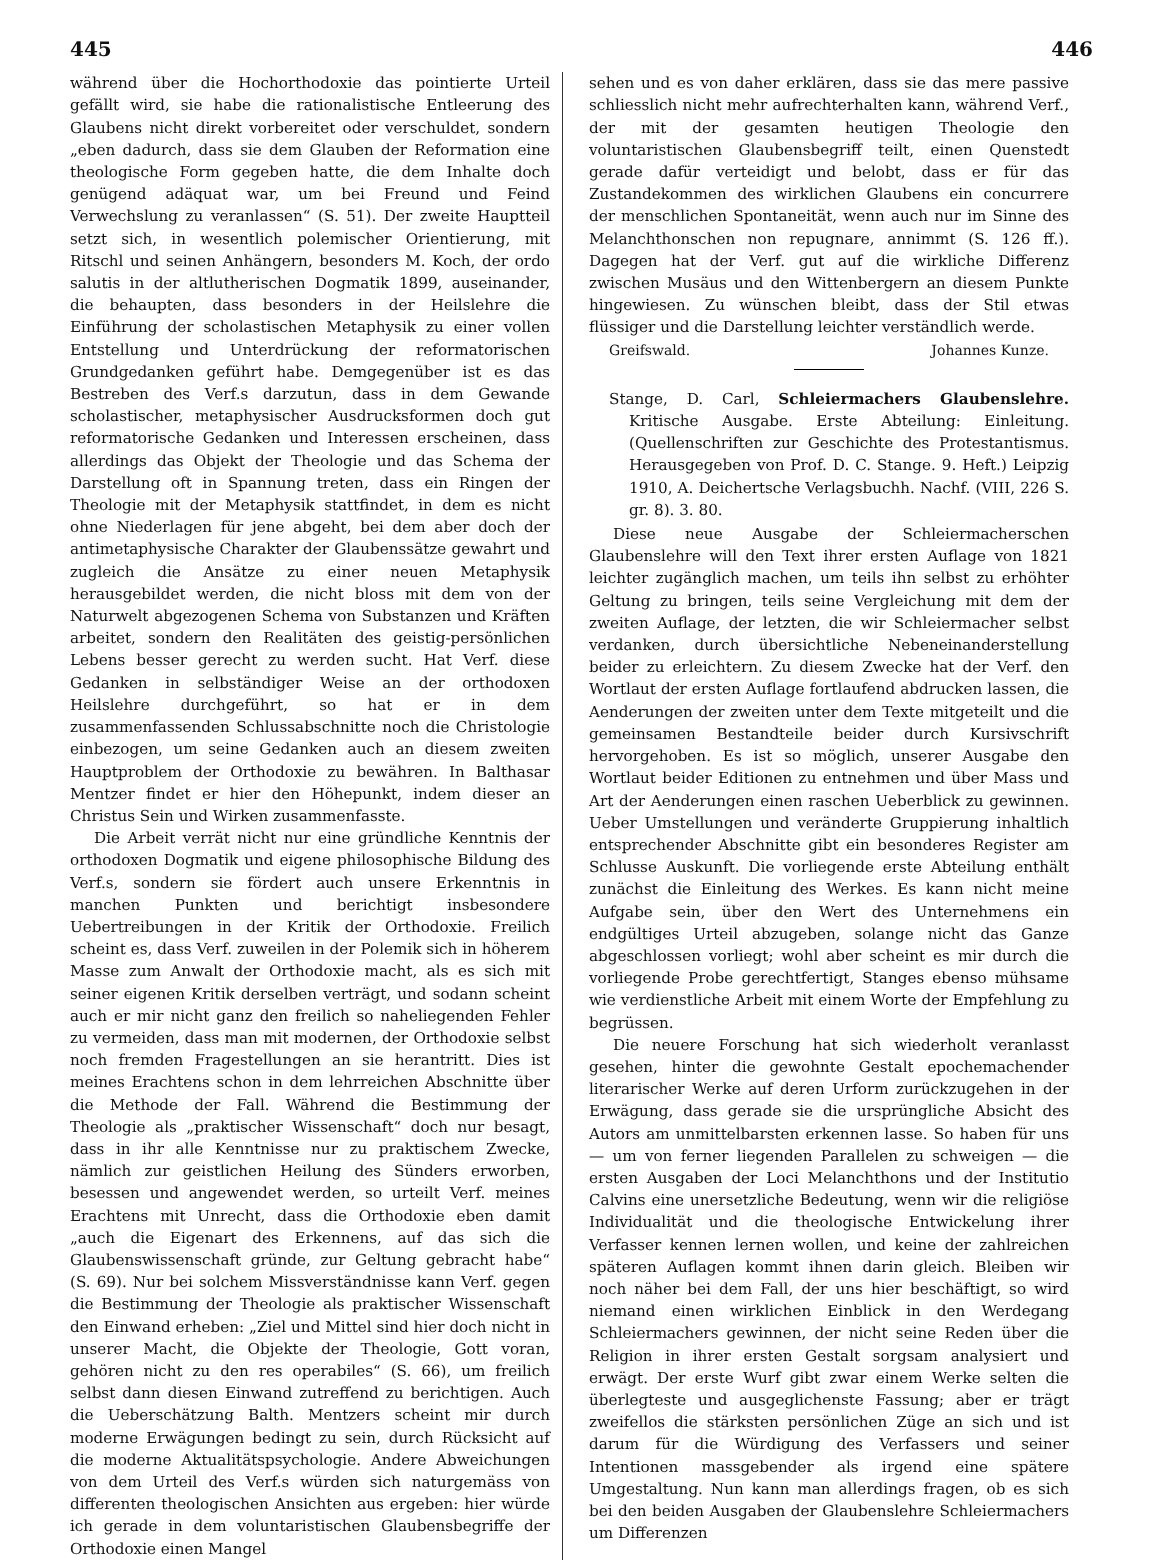445 446
während über die Hochorthodoxie das pointierte Urteil gefällt wird, sie habe die rationalistische Entleerung des Glaubens nicht direkt vorbereitet oder verschuldet, sondern „eben dadurch, dass sie dem Glauben der Reformation eine theologische Form gegeben hatte, die dem Inhalte doch genügend adäquat war, um bei Freund und Feind Verwechslung zu veranlassen“ (S. 51). Der zweite Hauptteil setzt sich, in wesentlich polemischer Orientierung, mit Ritschl und seinen Anhängern, besonders M. Koch, der ordo salutis in der altlutherischen Dogmatik 1899, auseinander, die behaupten, dass besonders in der Heilslehre die Einführung der scholastischen Metaphysik zu einer vollen Entstellung und Unterdrückung der reformatorischen Grundgedanken geführt habe. Demgegenüber ist es das Bestreben des Verf.s darzutun, dass in dem Gewande scholastischer, metaphysischer Ausdrucksformen doch gut reformatorische Gedanken und Interessen erscheinen, dass allerdings das Objekt der Theologie und das Schema der Darstellung oft in Spannung treten, dass ein Ringen der Theologie mit der Metaphysik stattfindet, in dem es nicht ohne Niederlagen für jene abgeht, bei dem aber doch der antimetaphysische Charakter der Glaubenssätze gewahrt und zugleich die Ansätze zu einer neuen Metaphysik herausgebildet werden, die nicht bloss mit dem von der Naturwelt abgezogenen Schema von Substanzen und Kräften arbeitet, sondern den Realitäten des geistig-persönlichen Lebens besser gerecht zu werden sucht. Hat Verf. diese Gedanken in selbständiger Weise an der orthodoxen Heilslehre durchgeführt, so hat er in dem zusammenfassenden Schlussabschnitte noch die Christologie einbezogen, um seine Gedanken auch an diesem zweiten Hauptproblem der Orthodoxie zu bewähren. In Balthasar Mentzer findet er hier den Höhepunkt, indem dieser an Christus Sein und Wirken zusammenfasste.
Die Arbeit verrät nicht nur eine gründliche Kenntnis der orthodoxen Dogmatik und eigene philosophische Bildung des Verf.s, sondern sie fördert auch unsere Erkenntnis in manchen Punkten und berichtigt insbesondere Uebertreibungen in der Kritik der Orthodoxie. Freilich scheint es, dass Verf. zuweilen in der Polemik sich in höherem Masse zum Anwalt der Orthodoxie macht, als es sich mit seiner eigenen Kritik derselben verträgt, und sodann scheint auch er mir nicht ganz den freilich so naheliegenden Fehler zu vermeiden, dass man mit modernen, der Orthodoxie selbst noch fremden Fragestellungen an sie herantritt. Dies ist meines Erachtens schon in dem lehrreichen Abschnitte über die Methode der Fall. Während die Bestimmung der Theologie als „praktischer Wissenschaft“ doch nur besagt, dass in ihr alle Kenntnisse nur zu praktischem Zwecke, nämlich zur geistlichen Heilung des Sünders erworben, besessen und angewendet werden, so urteilt Verf. meines Erachtens mit Unrecht, dass die Orthodoxie eben damit „auch die Eigenart des Erkennens, auf das sich die Glaubenswissenschaft gründe, zur Geltung gebracht habe“ (S. 69). Nur bei solchem Missverständnisse kann Verf. gegen die Bestimmung der Theologie als praktischer Wissenschaft den Einwand erheben: „Ziel und Mittel sind hier doch nicht in unserer Macht, die Objekte der Theologie, Gott voran, gehören nicht zu den res operabiles“ (S. 66), um freilich selbst dann diesen Einwand zutreffend zu berichtigen. Auch die Ueberschätzung Balth. Mentzers scheint mir durch moderne Erwägungen bedingt zu sein, durch Rücksicht auf die moderne Aktualitätspsychologie. Andere Abweichungen von dem Urteil des Verf.s würden sich naturgemäss von differenten theologischen Ansichten aus ergeben: hier würde ich gerade in dem voluntaristischen Glaubensbegriffe der Orthodoxie einen Mangel
sehen und es von daher erklären, dass sie das mere passive schliesslich nicht mehr aufrechterhalten kann, während Verf., der mit der gesamten heutigen Theologie den voluntaristischen Glaubensbegriff teilt, einen Quenstedt gerade dafür verteidigt und belobt, dass er für das Zustandekommen des wirklichen Glaubens ein concurrere der menschlichen Spontaneität, wenn auch nur im Sinne des Melanchthonschen non repugnare, annimmt (S. 126 ff.). Dagegen hat der Verf. gut auf die wirkliche Differenz zwischen Musäus und den Wittenbergern an diesem Punkte hingewiesen. Zu wünschen bleibt, dass der Stil etwas flüssiger und die Darstellung leichter verständlich werde.
Greifswald. Johannes Kunze.
Stange, D. Carl, Schleiermachers Glaubenslehre. Kritische Ausgabe. Erste Abteilung: Einleitung. (Quellenschriften zur Geschichte des Protestantismus. Herausgegeben von Prof. D. C. Stange. 9. Heft.) Leipzig 1910, A. Deichertsche Verlagsbuchh. Nachf. (VIII, 226 S. gr. 8). 3. 80.
Diese neue Ausgabe der Schleiermacherschen Glaubenslehre will den Text ihrer ersten Auflage von 1821 leichter zugänglich machen, um teils ihn selbst zu erhöhter Geltung zu bringen, teils seine Vergleichung mit dem der zweiten Auflage, der letzten, die wir Schleiermacher selbst verdanken, durch übersichtliche Nebeneinanderstellung beider zu erleichtern. Zu diesem Zwecke hat der Verf. den Wortlaut der ersten Auflage fortlaufend abdrucken lassen, die Aenderungen der zweiten unter dem Texte mitgeteilt und die gemeinsamen Bestandteile beider durch Kursivschrift hervorgehoben. Es ist so möglich, unserer Ausgabe den Wortlaut beider Editionen zu entnehmen und über Mass und Art der Aenderungen einen raschen Ueberblick zu gewinnen. Ueber Umstellungen und veränderte Gruppierung inhaltlich entsprechender Abschnitte gibt ein besonderes Register am Schlusse Auskunft. Die vorliegende erste Abteilung enthält zunächst die Einleitung des Werkes. Es kann nicht meine Aufgabe sein, über den Wert des Unternehmens ein endgültiges Urteil abzugeben, solange nicht das Ganze abgeschlossen vorliegt; wohl aber scheint es mir durch die vorliegende Probe gerechtfertigt, Stanges ebenso mühsame wie verdienstliche Arbeit mit einem Worte der Empfehlung zu begrüssen.
Die neuere Forschung hat sich wiederholt veranlasst gesehen, hinter die gewohnte Gestalt epochemachender literarischer Werke auf deren Urform zurückzugehen in der Erwägung, dass gerade sie die ursprüngliche Absicht des Autors am unmittelbarsten erkennen lasse. So haben für uns — um von ferner liegenden Parallelen zu schweigen — die ersten Ausgaben der Loci Melanchthons und der Institutio Calvins eine unersetzliche Bedeutung, wenn wir die religiöse Individualität und die theologische Entwickelung ihrer Verfasser kennen lernen wollen, und keine der zahlreichen späteren Auflagen kommt ihnen darin gleich. Bleiben wir noch näher bei dem Fall, der uns hier beschäftigt, so wird niemand einen wirklichen Einblick in den Werdegang Schleiermachers gewinnen, der nicht seine Reden über die Religion in ihrer ersten Gestalt sorgsam analysiert und erwägt. Der erste Wurf gibt zwar einem Werke selten die überlegteste und ausgeglichenste Fassung; aber er trägt zweifellos die stärksten persönlichen Züge an sich und ist darum für die Würdigung des Verfassers und seiner Intentionen massgebender als irgend eine spätere Umgestaltung. Nun kann man allerdings fragen, ob es sich bei den beiden Ausgaben der Glaubenslehre Schleiermachers um Differenzen